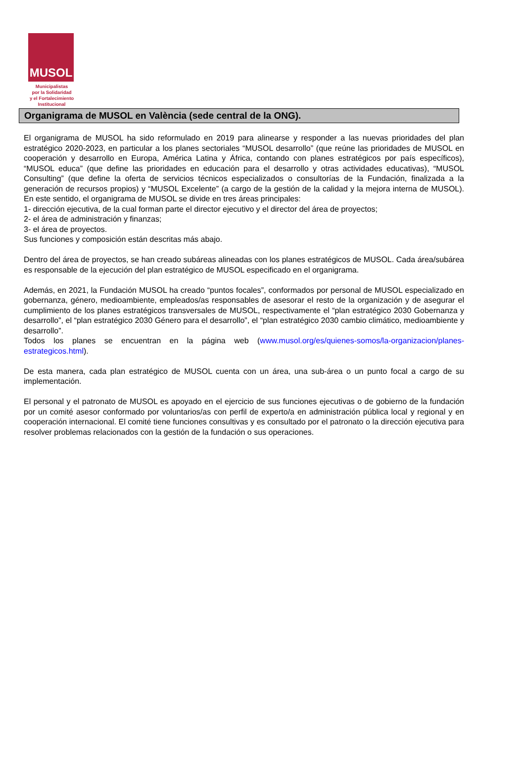MUSOL
Municipalistas
por la Solidaridad
y el Fortalecimiento
Institucional
Organigrama de MUSOL en València (sede central de la ONG).
El organigrama de MUSOL ha sido reformulado en 2019 para alinearse y responder a las nuevas prioridades del plan estratégico 2020-2023, en particular a los planes sectoriales “MUSOL desarrollo” (que reúne las prioridades de MUSOL en cooperación y desarrollo en Europa, América Latina y África, contando con planes estratégicos por país específicos), “MUSOL educa” (que define las prioridades en educación para el desarrollo y otras actividades educativas), “MUSOL Consulting” (que define la oferta de servicios técnicos especializados o consultorías de la Fundación, finalizada a la generación de recursos propios) y “MUSOL Excelente” (a cargo de la gestión de la calidad y la mejora interna de MUSOL). En este sentido, el organigrama de MUSOL se divide en tres áreas principales:
1- dirección ejecutiva, de la cual forman parte el director ejecutivo y el director del área de proyectos;
2- el área de administración y finanzas;
3- el área de proyectos.
Sus funciones y composición están descritas más abajo.
Dentro del área de proyectos, se han creado subáreas alineadas con los planes estratégicos de MUSOL. Cada área/subárea es responsable de la ejecución del plan estratégico de MUSOL especificado en el organigrama.
Además, en 2021, la Fundación MUSOL ha creado “puntos focales”, conformados por personal de MUSOL especializado en gobernanza, género, medioambiente, empleados/as responsables de asesorar el resto de la organización y de asegurar el cumplimiento de los planes estratégicos transversales de MUSOL, respectivamente el “plan estratégico 2030 Gobernanza y desarrollo”, el “plan estratégico 2030 Género para el desarrollo”, el “plan estratégico 2030 cambio climático, medioambiente y desarrollo”.
Todos los planes se encuentran en la página web (www.musol.org/es/quienes-somos/la-organizacion/planes-estrategicos.html).
De esta manera, cada plan estratégico de MUSOL cuenta con un área, una sub-área o un punto focal a cargo de su implementación.
El personal y el patronato de MUSOL es apoyado en el ejercicio de sus funciones ejecutivas o de gobierno de la fundación por un comité asesor conformado por voluntarios/as con perfil de experto/a en administración pública local y regional y en cooperación internacional. El comité tiene funciones consultivas y es consultado por el patronato o la dirección ejecutiva para resolver problemas relacionados con la gestión de la fundación o sus operaciones.